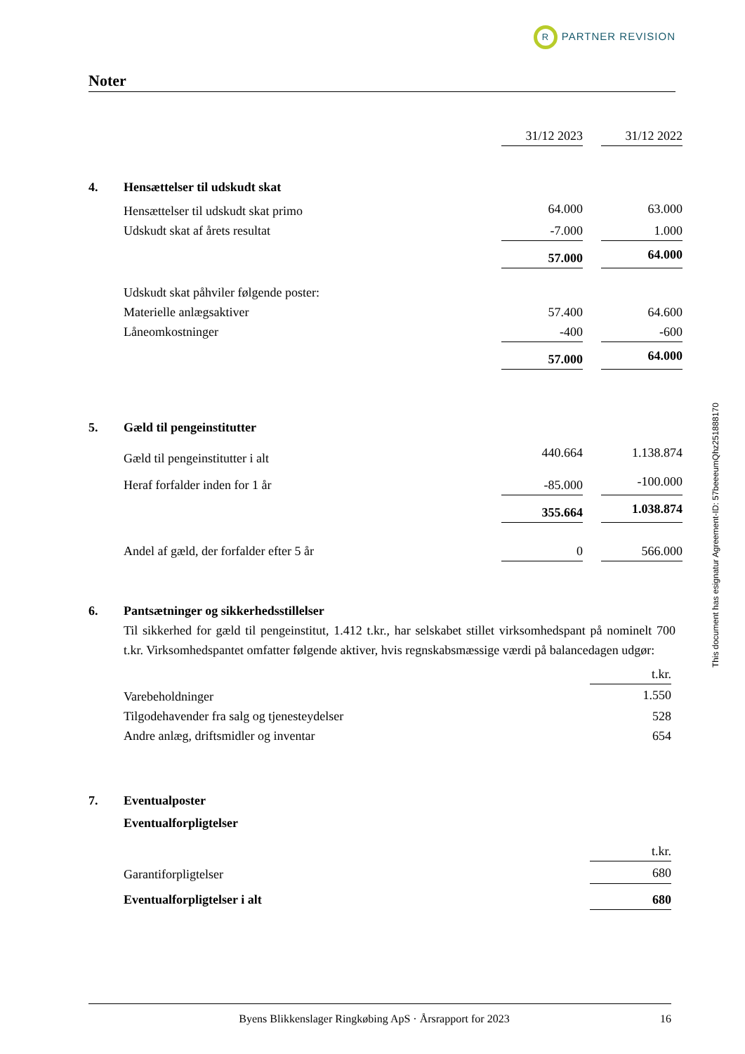R PARTNER REVISION
Noter
| | | 31/12 2023 | | 31/12 2022 |
| 4. | Hensættelser til udskudt skat | | | |
| | Hensættelser til udskudt skat primo | 64.000 | | 63.000 |
| | Udskudt skat af årets resultat | -7.000 | | 1.000 |
| | | 57.000 | | 64.000 |
| | Udskudt skat påhviler følgende poster: | | | |
| | Materielle anlægsaktiver | 57.400 | | 64.600 |
| | Låneomkostninger | -400 | | -600 |
| | | 57.000 | | 64.000 |
| 5. | Gæld til pengeinstitutter | | | |
| | Gæld til pengeinstitutter i alt | 440.664 | | 1.138.874 |
| | Heraf forfalder inden for 1 år | -85.000 | | -100.000 |
| | | 355.664 | | 1.038.874 |
| | Andel af gæld, der forfalder efter 5 år | 0 | | 566.000 |
| 6. | Pantsætninger og sikkerhedsstillelser | |
Til sikkerhed for gæld til pengeinstitut, 1.412 t.kr., har selskabet stillet virksomhedspant på nominelt 700 t.kr. Virksomhedspantet omfatter følgende aktiver, hvis regnskabsmæssige værdi på balancedagen udgør:
| | | t.kr. |
| | Varebeholdninger | 1.550 |
| | Tilgodehavender fra salg og tjenesteydelser | 528 |
| | Andre anlæg, driftsmidler og inventar | 654 |
| 7. | Eventualposter | |
| | Eventualforpligtelser | |
| | | t.kr. |
| | Garantiforpligtelser | 680 |
| | Eventualforpligtelser i alt | 680 |
This document has esignatur Agreement-ID: 57beeeumQhz251888170
Byens Blikkenslager Ringkøbing ApS · Årsrapport for 2023 16